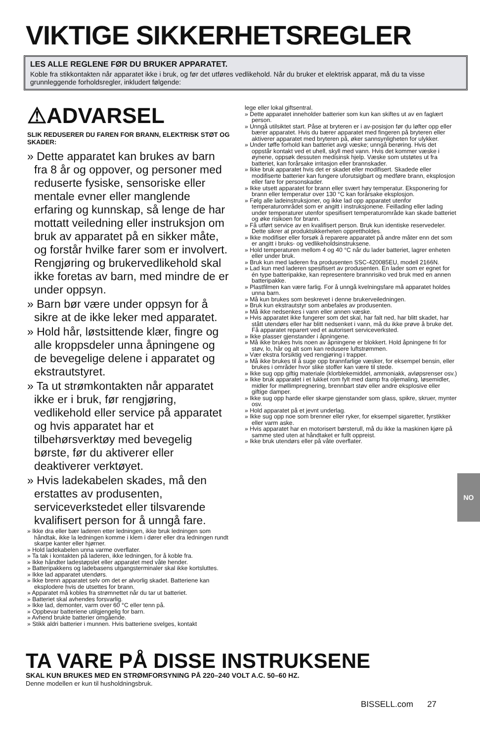VIKTIGE SIKKERHETSREGLER
LES ALLE REGLENE FØR DU BRUKER APPARATET.
Koble fra stikkontakten når apparatet ikke i bruk, og før det utføres vedlikehold. Når du bruker et elektrisk apparat, må du ta visse grunnleggende forholdsregler, inkludert følgende:
⚠ADVARSEL
SLIK REDUSERER DU FAREN FOR BRANN, ELEKTRISK STØT OG SKADER:
» Dette apparatet kan brukes av barn fra 8 år og oppover, og personer med reduserte fysiske, sensoriske eller mentale evner eller manglende erfaring og kunnskap, så lenge de har mottatt veiledning eller instruksjon om bruk av apparatet på en sikker måte, og forstår hvilke farer som er involvert. Rengjøring og brukervedlikehold skal ikke foretas av barn, med mindre de er under oppsyn.
» Barn bør være under oppsyn for å sikre at de ikke leker med apparatet.
» Hold hår, løstsittende klær, fingre og alle kroppsdeler unna åpningene og de bevegelige delene i apparatet og ekstrautstyret.
» Ta ut strømkontakten når apparatet ikke er i bruk, før rengjøring, vedlikehold eller service på apparatet og hvis apparatet har et tilbehørsverktøy med bevegelig børste, før du aktiverer eller deaktiverer verktøyet.
» Hvis ladekabelen skades, må den erstattes av produsenten, serviceverkstedet eller tilsvarende kvalifisert person for å unngå fare.
» Ikke dra eller bær laderen etter ledningen, ikke bruk ledningen som håndtak, ikke la ledningen komme i klem i dører eller dra ledningen rundt skarpe kanter eller hjørner.
» Hold ladekabelen unna varme overflater.
» Ta tak i kontakten på laderen, ikke ledningen, for å koble fra.
» Ikke håndter ladestøpslet eller apparatet med våte hender.
» Batteripakkens og ladebasens utgangsterminaler skal ikke kortsluttes.
» Ikke lad apparatet utendørs.
» Ikke brenn apparatet selv om det er alvorlig skadet. Batteriene kan eksplodere hvis de utsettes for brann.
» Apparatet må kobles fra strømnettet når du tar ut batteriet.
» Batteriet skal avhendes forsvarlig.
» Ikke lad, demonter, varm over 60 °C eller tenn på.
» Oppbevar batteriene utilgjengelig for barn.
» Avhend brukte batterier omgående.
» Stikk aldri batterier i munnen. Hvis batteriene svelges, kontakt
lege eller lokal giftsentral.
» Dette apparatet inneholder batterier som kun kan skiftes ut av en faglært person.
» Unngå utilsiktet start. Påse at bryteren er i av-posisjon før du løfter opp eller bærer apparatet. Hvis du bærer apparatet med fingeren på bryteren eller aktiverer apparatet med bryteren på, øker sannsynligheten for ulykker.
» Under tøffe forhold kan batteriet avgi væske; unngå berøring. Hvis det oppstår kontakt ved et uhell, skyll med vann. Hvis det kommer væske i øynene, oppsøk dessuten medisinsk hjelp. Væske som utstøtes ut fra batteriet, kan forårsake irritasjon eller brannskader.
» Ikke bruk apparatet hvis det er skadet eller modifisert. Skadede eller modifiserte batterier kan fungere uforutsigbart og medføre brann, eksplosjon eller fare for personskader.
» Ikke utsett apparatet for brann eller svært høy temperatur. Eksponering for brann eller temperatur over 130 °C kan forårsake eksplosjon.
» Følg alle ladeinstruksjoner, og ikke lad opp apparatet utenfor temperaturområdet som er angitt i instruksjonene. Feillading eller lading under temperaturer utenfor spesifisert temperaturområde kan skade batteriet og øke risikoen for brann.
» Få utført service av en kvalifisert person. Bruk kun identiske reservedeler. Dette sikrer at produktsikkerheten opprettholdes.
» Ikke modifiser eller forsøk å reparere apparatet på andre måter enn det som er angitt i bruks- og vedlikeholdsinstruksene.
» Hold temperaturen mellom 4 og 40 °C når du lader batteriet, lagrer enheten eller under bruk.
» Bruk kun med laderen fra produsenten SSC-420085EU, modell 2166N.
» Lad kun med laderen spesifisert av produsenten. En lader som er egnet for én type batteripakke, kan representere brannrisiko ved bruk med en annen batteripakke.
» Plastfilmen kan være farlig. For å unngå kvelningsfare må apparatet holdes unna barn.
» Må kun brukes som beskrevet i denne brukerveiledningen.
» Bruk kun ekstrautstyr som anbefales av produsenten.
» Må ikke nedsenkes i vann eller annen væske.
» Hvis apparatet ikke fungerer som det skal, har falt ned, har blitt skadet, har stått utendørs eller har blitt nedsenket i vann, må du ikke prøve å bruke det. Få apparatet reparert ved et autorisert serviceverksted.
» Ikke plasser gjenstander i åpningene.
» Må ikke brukes hvis noen av åpningene er blokkert. Hold åpningene fri for støv, lo, hår og alt som kan redusere luftstrømmen.
» Vær ekstra forsiktig ved rengjøring i trapper.
» Må ikke brukes til å suge opp brannfarlige væsker, for eksempel bensin, eller brukes i områder hvor slike stoffer kan være til stede.
» Ikke sug opp giftig materiale (klorblekemiddel, ammoniakk, avløpsrenser osv.)
» Ikke bruk apparatet i et lukket rom fylt med damp fra oljemaling, løsemidler, midler for møllimpregnering, brennbart støv eller andre eksplosive eller giftige damper.
» Ikke sug opp harde eller skarpe gjenstander som glass, spikre, skruer, mynter osv.
» Hold apparatet på et jevnt underlag.
» Ikke sug opp noe som brenner eller ryker, for eksempel sigaretter, fyrstikker eller varm aske.
» Hvis apparatet har en motorisert børsterull, må du ikke la maskinen kjøre på samme sted uten at håndtaket er fullt oppreist.
» Ikke bruk utendørs eller på våte overflater.
NO
TA VARE PÅ DISSE INSTRUKSENE
SKAL KUN BRUKES MED EN STRØMFORSYNING PÅ 220–240 VOLT A.C. 50–60 HZ.
Denne modellen er kun til husholdningsbruk.
BISSELL.com 27